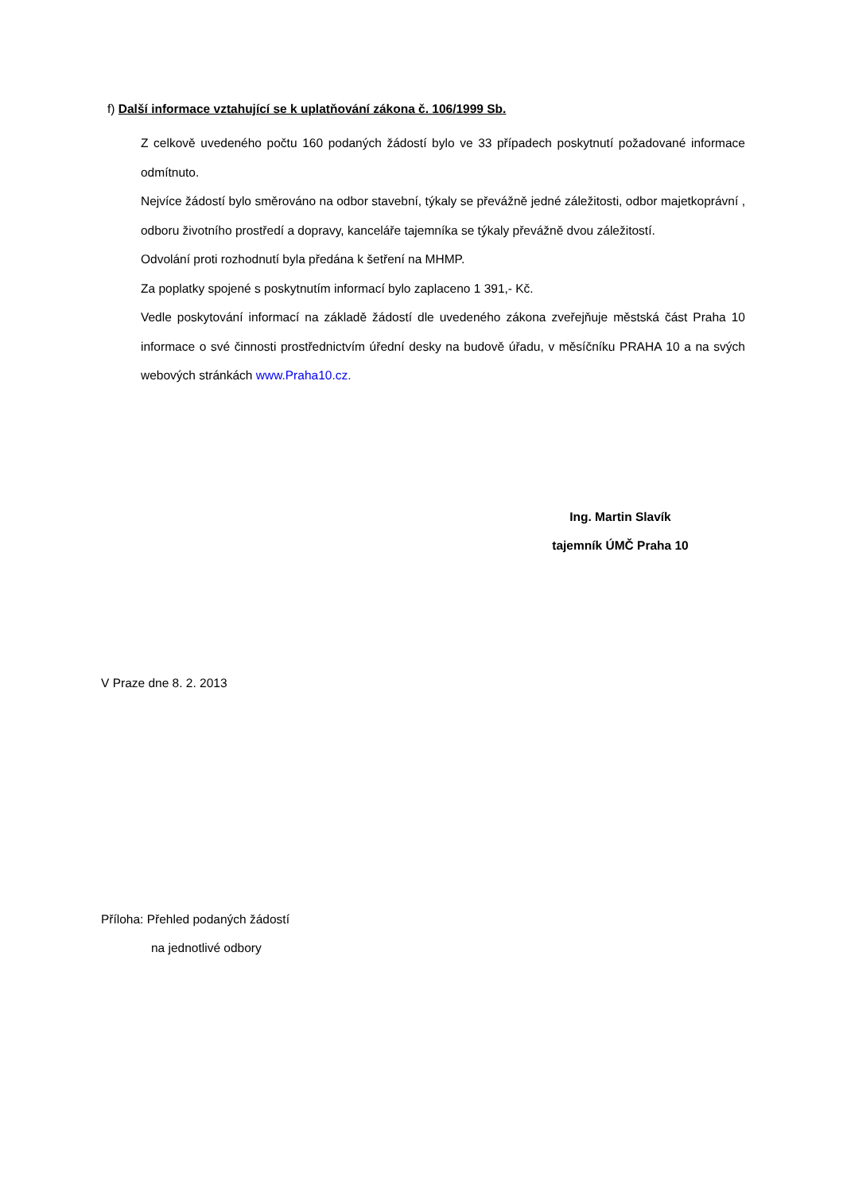f) Další informace vztahující se k uplatňování zákona č. 106/1999 Sb.
Z celkově uvedeného počtu 160 podaných žádostí bylo ve 33 případech poskytnutí požadované informace odmítnuto.
Nejvíce žádostí bylo směrováno na odbor stavební, týkaly se převážně jedné záležitosti, odbor majetkoprávní , odboru životního prostředí a dopravy, kanceláře tajemníka se týkaly převážně dvou záležitostí.
Odvolání proti rozhodnutí byla předána k šetření na MHMP.
Za poplatky spojené s poskytnutím informací bylo zaplaceno 1 391,- Kč.
Vedle poskytování informací na základě žádostí dle uvedeného zákona zveřejňuje městská část Praha 10 informace o své činnosti prostřednictvím úřední desky na budově úřadu, v měsíčníku PRAHA 10 a na svých webových stránkách www.Praha10.cz.
Ing. Martin Slavík
tajemník ÚMČ Praha 10
V Praze dne 8. 2. 2013
Příloha: Přehled podaných žádostí
na jednotlivé odbory